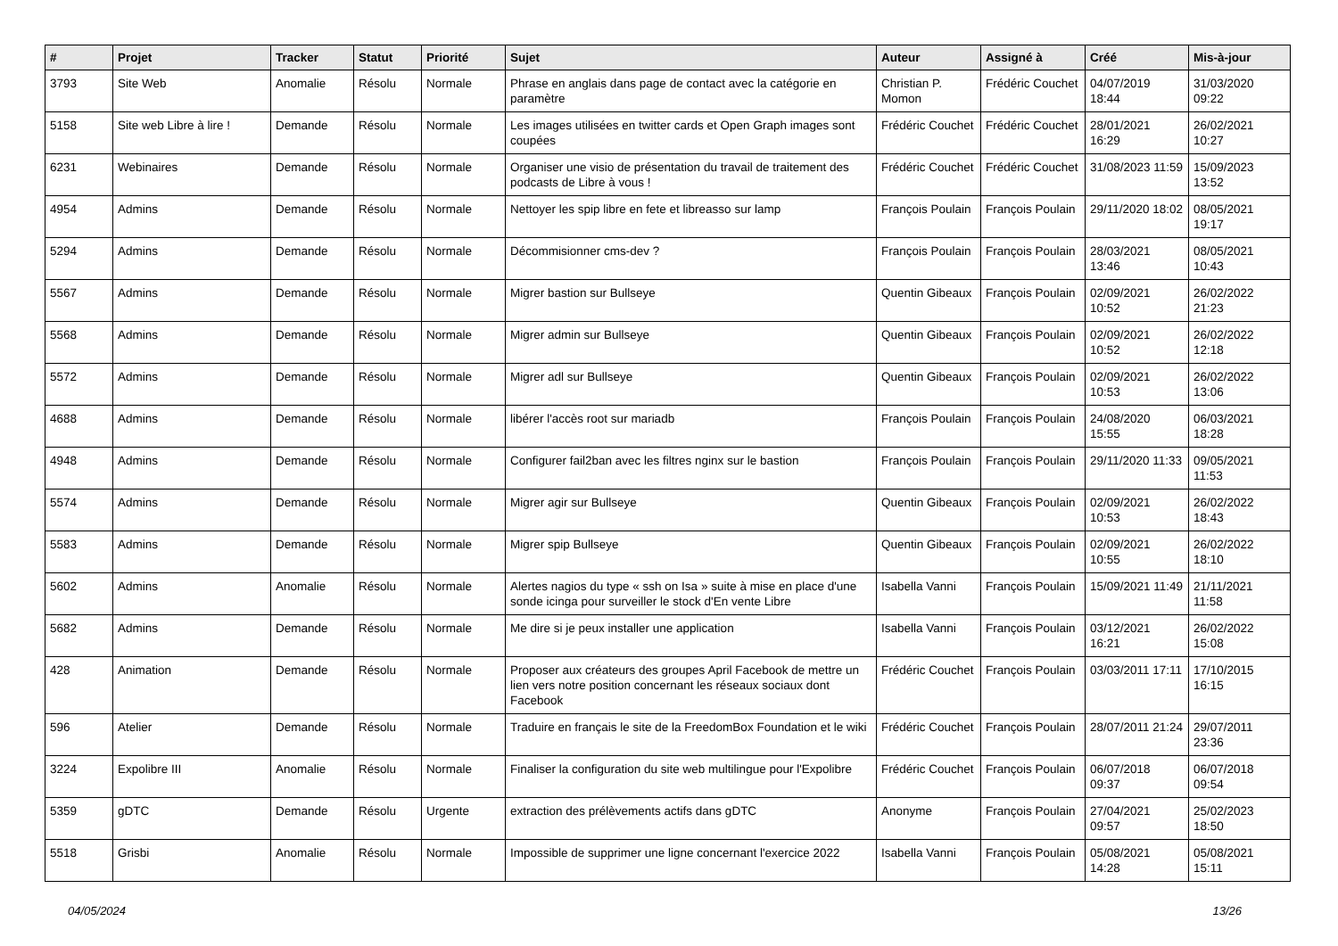| # | Projet | Tracker | Statut | Priorité | Sujet | Auteur | Assigné à | Créé | Mis-à-jour |
| --- | --- | --- | --- | --- | --- | --- | --- | --- | --- |
| 3793 | Site Web | Anomalie | Résolu | Normale | Phrase en anglais dans page de contact avec la catégorie en paramètre | Christian P. Momon | Frédéric Couchet | 04/07/2019 18:44 | 31/03/2020 09:22 |
| 5158 | Site web Libre à lire ! | Demande | Résolu | Normale | Les images utilisées en twitter cards et Open Graph images sont coupées | Frédéric Couchet | Frédéric Couchet | 28/01/2021 16:29 | 26/02/2021 10:27 |
| 6231 | Webinaires | Demande | Résolu | Normale | Organiser une visio de présentation du travail de traitement des podcasts de Libre à vous ! | Frédéric Couchet | Frédéric Couchet | 31/08/2023 11:59 | 15/09/2023 13:52 |
| 4954 | Admins | Demande | Résolu | Normale | Nettoyer les spip libre en fete et libreasso sur lamp | François Poulain | François Poulain | 29/11/2020 18:02 | 08/05/2021 19:17 |
| 5294 | Admins | Demande | Résolu | Normale | Décommisionner cms-dev ? | François Poulain | François Poulain | 28/03/2021 13:46 | 08/05/2021 10:43 |
| 5567 | Admins | Demande | Résolu | Normale | Migrer bastion sur Bullseye | Quentin Gibeaux | François Poulain | 02/09/2021 10:52 | 26/02/2022 21:23 |
| 5568 | Admins | Demande | Résolu | Normale | Migrer admin sur Bullseye | Quentin Gibeaux | François Poulain | 02/09/2021 10:52 | 26/02/2022 12:18 |
| 5572 | Admins | Demande | Résolu | Normale | Migrer adl sur Bullseye | Quentin Gibeaux | François Poulain | 02/09/2021 10:53 | 26/02/2022 13:06 |
| 4688 | Admins | Demande | Résolu | Normale | libérer l'accès root sur mariadb | François Poulain | François Poulain | 24/08/2020 15:55 | 06/03/2021 18:28 |
| 4948 | Admins | Demande | Résolu | Normale | Configurer fail2ban avec les filtres nginx sur le bastion | François Poulain | François Poulain | 29/11/2020 11:33 | 09/05/2021 11:53 |
| 5574 | Admins | Demande | Résolu | Normale | Migrer agir sur Bullseye | Quentin Gibeaux | François Poulain | 02/09/2021 10:53 | 26/02/2022 18:43 |
| 5583 | Admins | Demande | Résolu | Normale | Migrer spip Bullseye | Quentin Gibeaux | François Poulain | 02/09/2021 10:55 | 26/02/2022 18:10 |
| 5602 | Admins | Anomalie | Résolu | Normale | Alertes nagios du type « ssh on Isa » suite à mise en place d'une sonde icinga pour surveiller le stock d'En vente Libre | Isabella Vanni | François Poulain | 15/09/2021 11:49 | 21/11/2021 11:58 |
| 5682 | Admins | Demande | Résolu | Normale | Me dire si je peux installer une application | Isabella Vanni | François Poulain | 03/12/2021 16:21 | 26/02/2022 15:08 |
| 428 | Animation | Demande | Résolu | Normale | Proposer aux créateurs des groupes April Facebook de mettre un lien vers notre position concernant les réseaux sociaux dont Facebook | Frédéric Couchet | François Poulain | 03/03/2011 17:11 | 17/10/2015 16:15 |
| 596 | Atelier | Demande | Résolu | Normale | Traduire en français le site de la FreedomBox Foundation et le wiki | Frédéric Couchet | François Poulain | 28/07/2011 21:24 | 29/07/2011 23:36 |
| 3224 | Expolibre III | Anomalie | Résolu | Normale | Finaliser la configuration du site web multilingue pour l'Expolibre | Frédéric Couchet | François Poulain | 06/07/2018 09:37 | 06/07/2018 09:54 |
| 5359 | gDTC | Demande | Résolu | Urgente | extraction des prélèvements actifs dans gDTC | Anonyme | François Poulain | 27/04/2021 09:57 | 25/02/2023 18:50 |
| 5518 | Grisbi | Anomalie | Résolu | Normale | Impossible de supprimer une ligne concernant l'exercice 2022 | Isabella Vanni | François Poulain | 05/08/2021 14:28 | 05/08/2021 15:11 |
04/05/2024 13/26